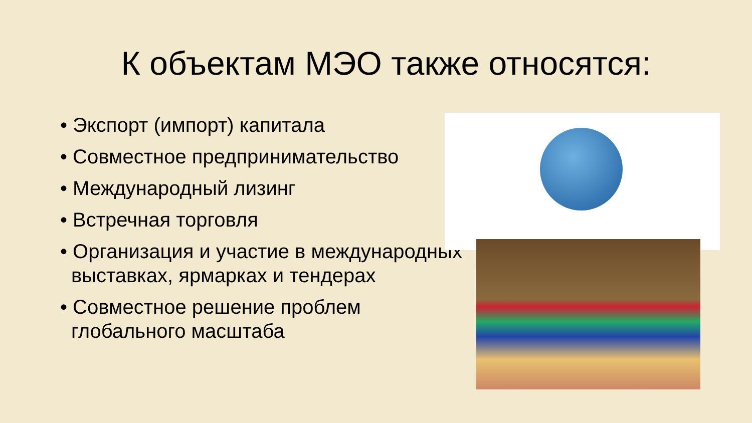К объектам МЭО также относятся:
• Экспорт (импорт) капитала
• Совместное предпринимательство
• Международный лизинг
• Встречная торговля
• Организация и участие в международных выставках, ярмарках и тендерах
• Совместное решение проблем глобального масштаба